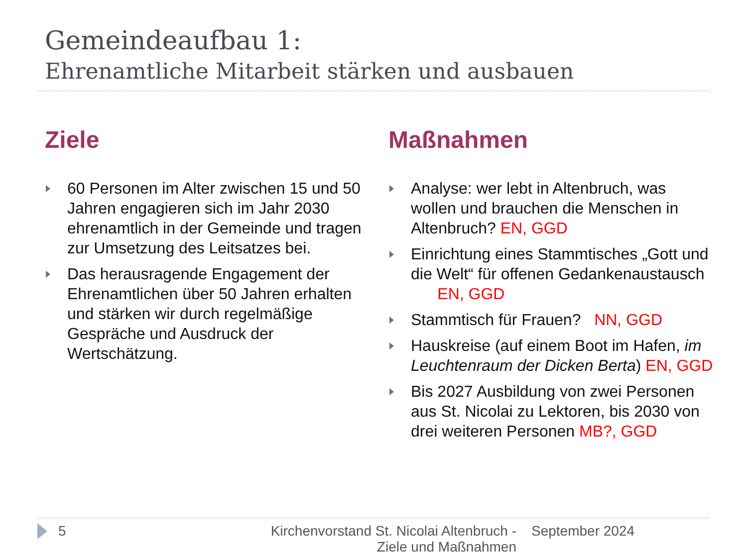Gemeindeaufbau 1:
Ehrenamtliche Mitarbeit stärken und ausbauen
Ziele
60 Personen im Alter zwischen 15 und 50 Jahren engagieren sich im Jahr 2030 ehrenamtlich in der Gemeinde und tragen zur Umsetzung des Leitsatzes bei.
Das herausragende Engagement der Ehrenamtlichen über 50 Jahren erhalten und stärken wir durch regelmäßige Gespräche und Ausdruck der Wertschätzung.
Maßnahmen
Analyse: wer lebt in Altenbruch, was wollen und brauchen die Menschen in Altenbruch? EN, GGD
Einrichtung eines Stammtisches „Gott und die Welt“ für offenen Gedankenaustausch EN, GGD
Stammtisch für Frauen? NN, GGD
Hauskreise (auf einem Boot im Hafen, im Leuchtenraum der Dicken Berta) EN, GGD
Bis 2027 Ausbildung von zwei Personen aus St. Nicolai zu Lektoren, bis 2030 von drei weiteren Personen MB?, GGD
5 Kirchenvorstand St. Nicolai Altenbruch - Ziele und Maßnahmen September 2024